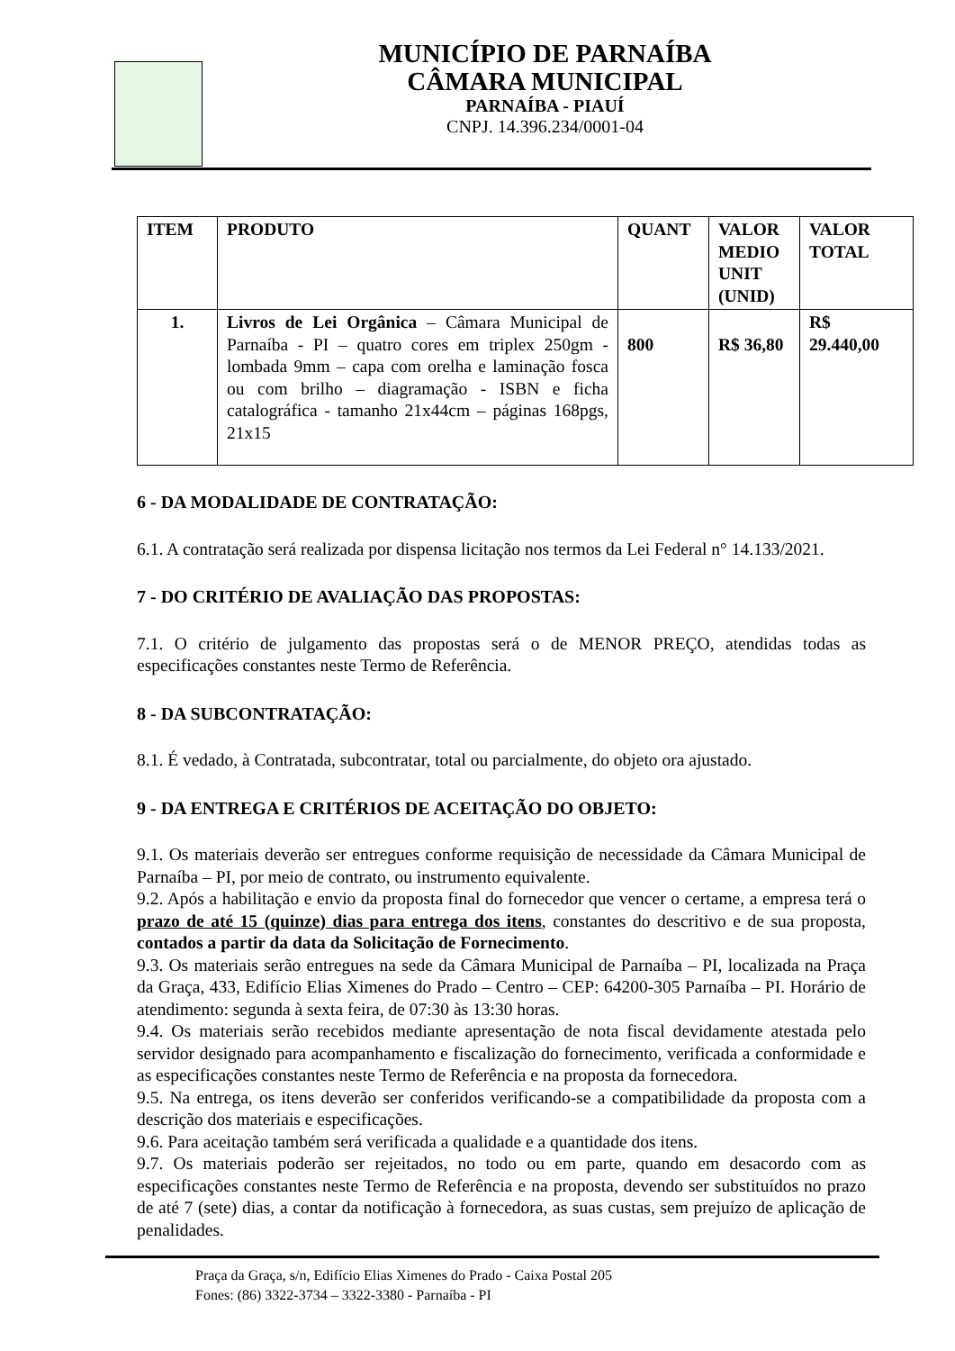MUNICÍPIO DE PARNAÍBA
CÂMARA MUNICIPAL
PARNAÍBA - PIAUÍ
CNPJ. 14.396.234/0001-04
| ITEM | PRODUTO | QUANT | VALOR MEDIO UNIT (UNID) | VALOR TOTAL |
| --- | --- | --- | --- | --- |
| 1. | Livros de Lei Orgânica – Câmara Municipal de Parnaíba - PI – quatro cores em triplex 250gm - lombada 9mm – capa com orelha e laminação fosca ou com brilho – diagramação - ISBN e ficha catalográfica - tamanho 21x44cm – páginas 168pgs, 21x15 | 800 | R$ 36,80 | R$ 29.440,00 |
6 - DA MODALIDADE DE CONTRATAÇÃO:
6.1. A contratação será realizada por dispensa licitação nos termos da Lei Federal n° 14.133/2021.
7 - DO CRITÉRIO DE AVALIAÇÃO DAS PROPOSTAS:
7.1. O critério de julgamento das propostas será o de MENOR PREÇO, atendidas todas as especificações constantes neste Termo de Referência.
8 - DA SUBCONTRATAÇÃO:
8.1. É vedado, à Contratada, subcontratar, total ou parcialmente, do objeto ora ajustado.
9 - DA ENTREGA E CRITÉRIOS DE ACEITAÇÃO DO OBJETO:
9.1. Os materiais deverão ser entregues conforme requisição de necessidade da Câmara Municipal de Parnaíba – PI, por meio de contrato, ou instrumento equivalente.
9.2. Após a habilitação e envio da proposta final do fornecedor que vencer o certame, a empresa terá o prazo de até 15 (quinze) dias para entrega dos itens, constantes do descritivo e de sua proposta, contados a partir da data da Solicitação de Fornecimento.
9.3. Os materiais serão entregues na sede da Câmara Municipal de Parnaíba – PI, localizada na Praça da Graça, 433, Edifício Elias Ximenes do Prado – Centro – CEP: 64200-305 Parnaíba – PI. Horário de atendimento: segunda à sexta feira, de 07:30 às 13:30 horas.
9.4. Os materiais serão recebidos mediante apresentação de nota fiscal devidamente atestada pelo servidor designado para acompanhamento e fiscalização do fornecimento, verificada a conformidade e as especificações constantes neste Termo de Referência e na proposta da fornecedora.
9.5. Na entrega, os itens deverão ser conferidos verificando-se a compatibilidade da proposta com a descrição dos materiais e especificações.
9.6. Para aceitação também será verificada a qualidade e a quantidade dos itens.
9.7. Os materiais poderão ser rejeitados, no todo ou em parte, quando em desacordo com as especificações constantes neste Termo de Referência e na proposta, devendo ser substituídos no prazo de até 7 (sete) dias, a contar da notificação à fornecedora, as suas custas, sem prejuízo de aplicação de penalidades.
Praça da Graça, s/n, Edifício Elias Ximenes do Prado - Caixa Postal 205
Fones: (86) 3322-3734 – 3322-3380 - Parnaíba - PI